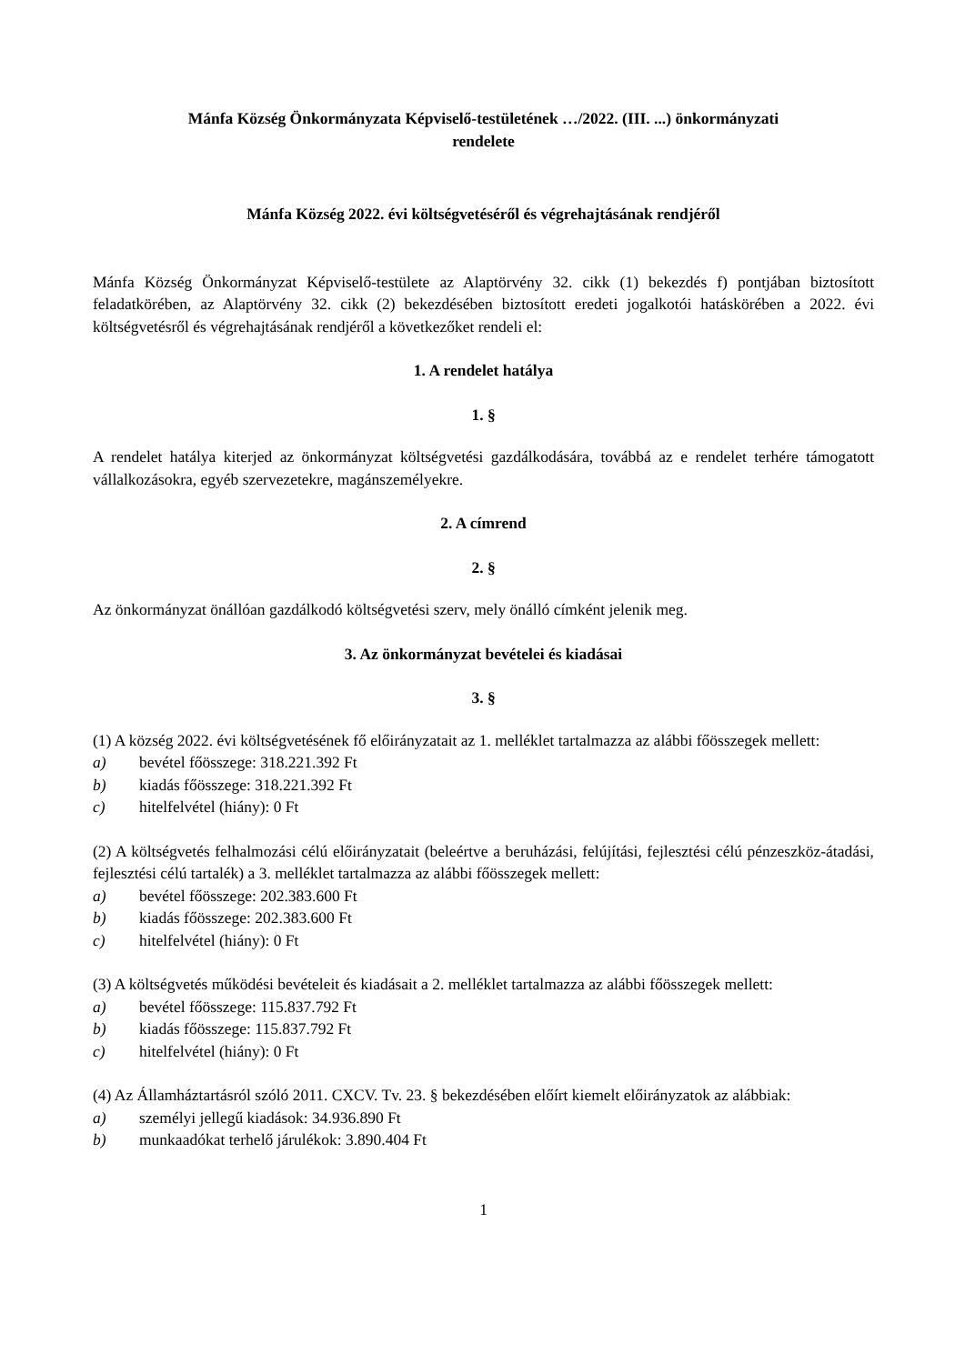Mánfa Község Önkormányzata Képviselő-testületének …/2022. (III. ...) önkormányzati
rendelete
Mánfa Község 2022. évi költségvetéséről és végrehajtásának rendjéről
Mánfa Község Önkormányzat Képviselő-testülete az Alaptörvény 32. cikk (1) bekezdés f) pontjában biztosított feladatkörében, az Alaptörvény 32. cikk (2) bekezdésében biztosított eredeti jogalkotói hatáskörében a 2022. évi költségvetésről és végrehajtásának rendjéről a következőket rendeli el:
1. A rendelet hatálya
1. §
A rendelet hatálya kiterjed az önkormányzat költségvetési gazdálkodására, továbbá az e rendelet terhére támogatott vállalkozásokra, egyéb szervezetekre, magánszemélyekre.
2. A címrend
2. §
Az önkormányzat önállóan gazdálkodó költségvetési szerv, mely önálló címként jelenik meg.
3. Az önkormányzat bevételei és kiadásai
3. §
(1) A község 2022. évi költségvetésének fő előirányzatait az 1. melléklet tartalmazza az alábbi főösszegek mellett:
a) bevétel főösszege: 318.221.392 Ft
b) kiadás főösszege: 318.221.392 Ft
c) hitelfelvétel (hiány): 0 Ft
(2) A költségvetés felhalmozási célú előirányzatait (beleértve a beruházási, felújítási, fejlesztési célú pénzeszköz-átadási, fejlesztési célú tartalék) a 3. melléklet tartalmazza az alábbi főösszegek mellett:
a) bevétel főösszege: 202.383.600 Ft
b) kiadás főösszege: 202.383.600 Ft
c) hitelfelvétel (hiány): 0 Ft
(3) A költségvetés működési bevételeit és kiadásait a 2. melléklet tartalmazza az alábbi főösszegek mellett:
a) bevétel főösszege: 115.837.792 Ft
b) kiadás főösszege: 115.837.792 Ft
c) hitelfelvétel (hiány): 0 Ft
(4) Az Államháztartásról szóló 2011. CXCV. Tv. 23. § bekezdésében előírt kiemelt előirányzatok az alábbiak:
a) személyi jellegű kiadások: 34.936.890 Ft
b) munkaadókat terhelő járulékok: 3.890.404 Ft
1